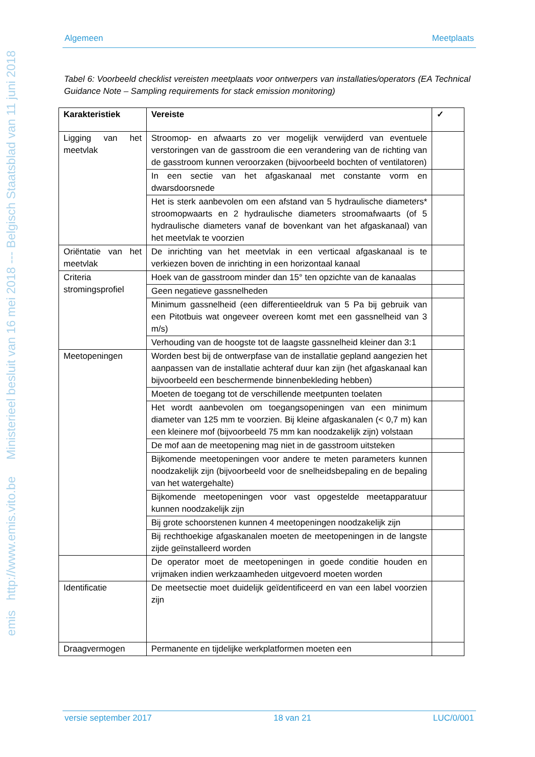emis http://www.emis.vito.be Ministerieel besluit van 16 mei 2018 --- Belgisch Staatsblad van 11 juni 2018
Algemeen Meetplaats
Tabel 6: Voorbeeld checklist vereisten meetplaats voor ontwerpers van installaties/operators (EA Technical Guidance Note – Sampling requirements for stack emission monitoring)
| Karakteristiek | Vereiste | ✓ |
| --- | --- | --- |
| Ligging van het meetvlak | Stroomop- en afwaarts zo ver mogelijk verwijderd van eventuele verstoringen van de gasstroom die een verandering van de richting van de gasstroom kunnen veroorzaken (bijvoorbeeld bochten of ventilatoren) | |
| | In een sectie van het afgaskanaal met constante vorm en dwarsdoorsnede | |
| | Het is sterk aanbevolen om een afstand van 5 hydraulische diameters* stroomopwaarts en 2 hydraulische diameters stroomafwaarts (of 5 hydraulische diameters vanaf de bovenkant van het afgaskanaal) van het meetvlak te voorzien | |
| Oriëntatie van het meetvlak | De inrichting van het meetvlak in een verticaal afgaskanaal is te verkiezen boven de inrichting in een horizontaal kanaal | |
| Criteria stromingsprofiel | Hoek van de gasstroom minder dan 15° ten opzichte van de kanaalas | |
| | Geen negatieve gassnelheden | |
| | Minimum gassnelheid (een differentieeldruk van 5 Pa bij gebruik van een Pitotbuis wat ongeveer overeen komt met een gassnelheid van 3 m/s) | |
| | Verhouding van de hoogste tot de laagste gassnelheid kleiner dan 3:1 | |
| Meetopeningen | Worden best bij de ontwerpfase van de installatie gepland aangezien het aanpassen van de installatie achteraf duur kan zijn (het afgaskanaal kan bijvoorbeeld een beschermende binnenbekleding hebben) | |
| | Moeten de toegang tot de verschillende meetpunten toelaten | |
| | Het wordt aanbevolen om toegangsopeningen van een minimum diameter van 125 mm te voorzien. Bij kleine afgaskanalen (< 0,7 m) kan een kleinere mof (bijvoorbeeld 75 mm kan noodzakelijk zijn) volstaan | |
| | De mof aan de meetopening mag niet in de gasstroom uitsteken | |
| | Bijkomende meetopeningen voor andere te meten parameters kunnen noodzakelijk zijn (bijvoorbeeld voor de snelheidsbepaling en de bepaling van het watergehalte) | |
| | Bijkomende meetopeningen voor vast opgestelde meetapparatuur kunnen noodzakelijk zijn | |
| | Bij grote schoorstenen kunnen 4 meetopeningen noodzakelijk zijn | |
| | Bij rechthoekige afgaskanalen moeten de meetopeningen in de langste zijde geïnstalleerd worden | |
| | De operator moet de meetopeningen in goede conditie houden en vrijmaken indien werkzaamheden uitgevoerd moeten worden | |
| Identificatie | De meetsectie moet duidelijk geïdentificeerd en van een label voorzien zijn | |
| Draagvermogen | Permanente en tijdelijke werkplatformen moeten een | |
versie september 2017 18 van 21 LUC/0/001